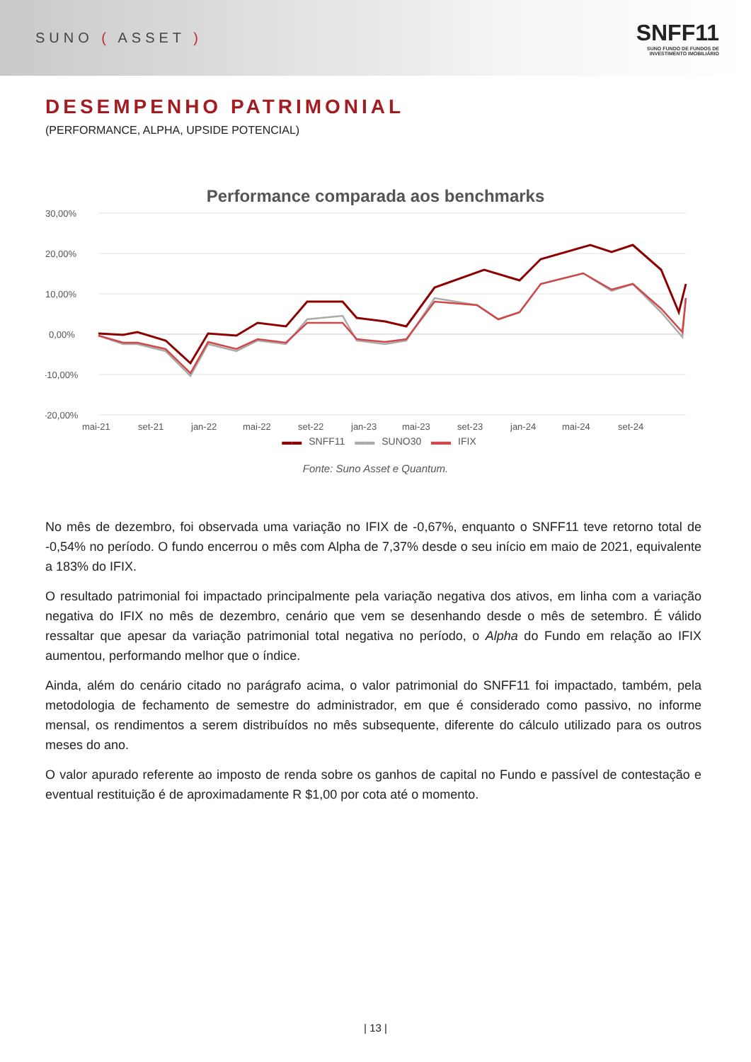SUNO ( ASSET )
SNFF11
SUNO FUNDO DE FUNDOS DE INVESTIMENTO IMOBILIÁRIO
DESEMPENHO PATRIMONIAL
(PERFORMANCE, ALPHA, UPSIDE POTENCIAL)
Performance comparada aos benchmarks
30,00%
20,00%
10,00%
0,00%
-10,00%
-20,00%
mai-21
set-21
jan-22
mai-22
set-22
jan-23
mai-23
set-23
jan-24
mai-24
set-24
▬▬ SNFF11 ▬▬ SUNO30 ▬▬ IFIX
Fonte: Suno Asset e Quantum.
No mês de dezembro, foi observada uma variação no IFIX de -0,67%, enquanto o SNFF11 teve retorno total de -0,54% no período. O fundo encerrou o mês com Alpha de 7,37% desde o seu início em maio de 2021, equivalente a 183% do IFIX.
O resultado patrimonial foi impactado principalmente pela variação negativa dos ativos, em linha com a variação negativa do IFIX no mês de dezembro, cenário que vem se desenhando desde o mês de setembro. É válido ressaltar que apesar da variação patrimonial total negativa no período, o Alpha do Fundo em relação ao IFIX aumentou, performando melhor que o índice.
Ainda, além do cenário citado no parágrafo acima, o valor patrimonial do SNFF11 foi impactado, também, pela metodologia de fechamento de semestre do administrador, em que é considerado como passivo, no informe mensal, os rendimentos a serem distribuídos no mês subsequente, diferente do cálculo utilizado para os outros meses do ano.
O valor apurado referente ao imposto de renda sobre os ganhos de capital no Fundo e passível de contestação e eventual restituição é de aproximadamente R $1,00 por cota até o momento.
| 13 |